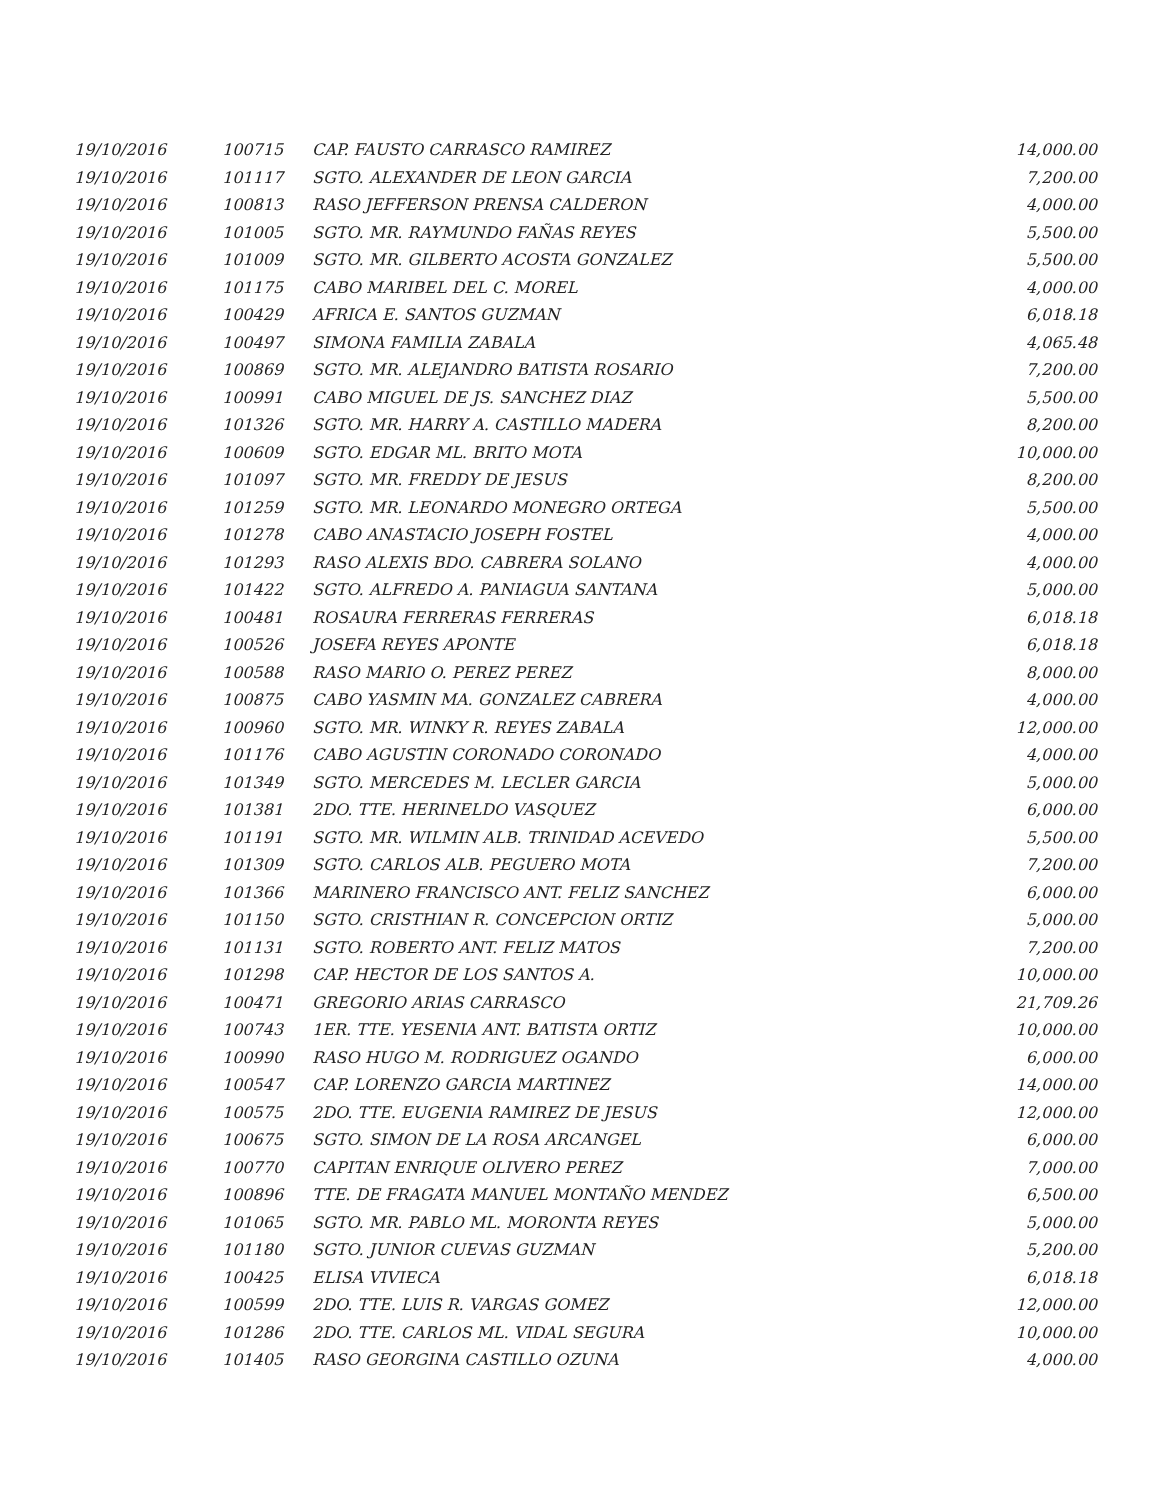| 19/10/2016 | 100715 | CAP. FAUSTO CARRASCO RAMIREZ | 14,000.00 |
| 19/10/2016 | 101117 | SGTO. ALEXANDER DE LEON GARCIA | 7,200.00 |
| 19/10/2016 | 100813 | RASO JEFFERSON PRENSA CALDERON | 4,000.00 |
| 19/10/2016 | 101005 | SGTO. MR. RAYMUNDO FAÑAS REYES | 5,500.00 |
| 19/10/2016 | 101009 | SGTO. MR. GILBERTO ACOSTA GONZALEZ | 5,500.00 |
| 19/10/2016 | 101175 | CABO MARIBEL DEL C. MOREL | 4,000.00 |
| 19/10/2016 | 100429 | AFRICA E. SANTOS GUZMAN | 6,018.18 |
| 19/10/2016 | 100497 | SIMONA FAMILIA ZABALA | 4,065.48 |
| 19/10/2016 | 100869 | SGTO. MR. ALEJANDRO BATISTA ROSARIO | 7,200.00 |
| 19/10/2016 | 100991 | CABO MIGUEL DE JS. SANCHEZ DIAZ | 5,500.00 |
| 19/10/2016 | 101326 | SGTO. MR. HARRY A. CASTILLO MADERA | 8,200.00 |
| 19/10/2016 | 100609 | SGTO. EDGAR ML. BRITO MOTA | 10,000.00 |
| 19/10/2016 | 101097 | SGTO. MR. FREDDY DE JESUS | 8,200.00 |
| 19/10/2016 | 101259 | SGTO. MR. LEONARDO MONEGRO ORTEGA | 5,500.00 |
| 19/10/2016 | 101278 | CABO ANASTACIO JOSEPH FOSTEL | 4,000.00 |
| 19/10/2016 | 101293 | RASO ALEXIS BDO. CABRERA SOLANO | 4,000.00 |
| 19/10/2016 | 101422 | SGTO. ALFREDO A. PANIAGUA SANTANA | 5,000.00 |
| 19/10/2016 | 100481 | ROSAURA FERRERAS FERRERAS | 6,018.18 |
| 19/10/2016 | 100526 | JOSEFA REYES APONTE | 6,018.18 |
| 19/10/2016 | 100588 | RASO MARIO O. PEREZ PEREZ | 8,000.00 |
| 19/10/2016 | 100875 | CABO YASMIN MA. GONZALEZ CABRERA | 4,000.00 |
| 19/10/2016 | 100960 | SGTO. MR. WINKY R. REYES ZABALA | 12,000.00 |
| 19/10/2016 | 101176 | CABO AGUSTIN CORONADO CORONADO | 4,000.00 |
| 19/10/2016 | 101349 | SGTO. MERCEDES M. LECLER GARCIA | 5,000.00 |
| 19/10/2016 | 101381 | 2DO. TTE. HERINELDO VASQUEZ | 6,000.00 |
| 19/10/2016 | 101191 | SGTO. MR. WILMIN ALB. TRINIDAD ACEVEDO | 5,500.00 |
| 19/10/2016 | 101309 | SGTO. CARLOS ALB. PEGUERO MOTA | 7,200.00 |
| 19/10/2016 | 101366 | MARINERO FRANCISCO ANT. FELIZ SANCHEZ | 6,000.00 |
| 19/10/2016 | 101150 | SGTO. CRISTHIAN R. CONCEPCION ORTIZ | 5,000.00 |
| 19/10/2016 | 101131 | SGTO. ROBERTO ANT. FELIZ MATOS | 7,200.00 |
| 19/10/2016 | 101298 | CAP. HECTOR DE LOS SANTOS A. | 10,000.00 |
| 19/10/2016 | 100471 | GREGORIO ARIAS CARRASCO | 21,709.26 |
| 19/10/2016 | 100743 | 1ER. TTE. YESENIA ANT. BATISTA ORTIZ | 10,000.00 |
| 19/10/2016 | 100990 | RASO HUGO M. RODRIGUEZ OGANDO | 6,000.00 |
| 19/10/2016 | 100547 | CAP. LORENZO GARCIA MARTINEZ | 14,000.00 |
| 19/10/2016 | 100575 | 2DO. TTE. EUGENIA RAMIREZ DE JESUS | 12,000.00 |
| 19/10/2016 | 100675 | SGTO. SIMON DE LA ROSA ARCANGEL | 6,000.00 |
| 19/10/2016 | 100770 | CAPITAN ENRIQUE OLIVERO PEREZ | 7,000.00 |
| 19/10/2016 | 100896 | TTE. DE FRAGATA MANUEL MONTAÑO MENDEZ | 6,500.00 |
| 19/10/2016 | 101065 | SGTO. MR. PABLO ML. MORONTA REYES | 5,000.00 |
| 19/10/2016 | 101180 | SGTO. JUNIOR CUEVAS GUZMAN | 5,200.00 |
| 19/10/2016 | 100425 | ELISA VIVIECA | 6,018.18 |
| 19/10/2016 | 100599 | 2DO. TTE. LUIS R. VARGAS GOMEZ | 12,000.00 |
| 19/10/2016 | 101286 | 2DO. TTE. CARLOS ML. VIDAL SEGURA | 10,000.00 |
| 19/10/2016 | 101405 | RASO GEORGINA CASTILLO OZUNA | 4,000.00 |